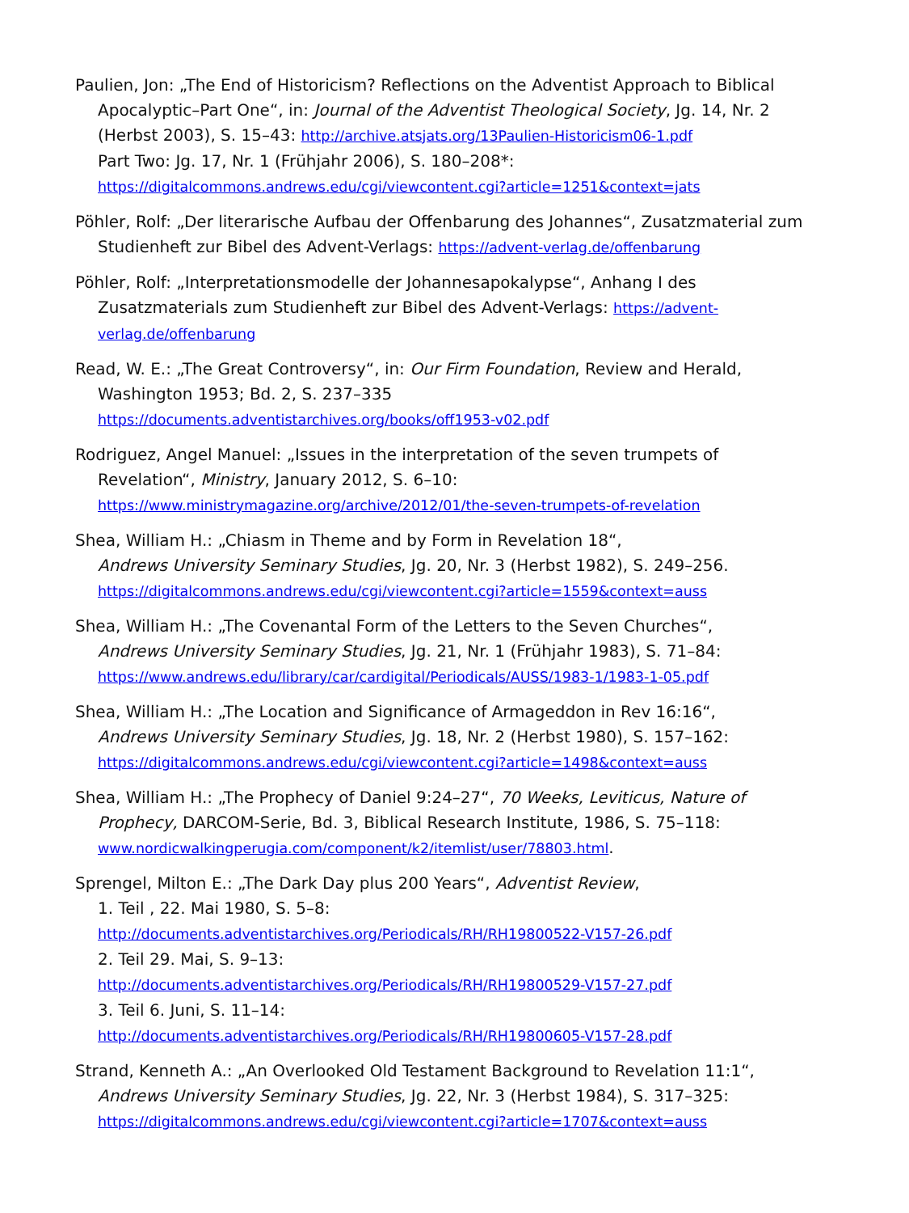Paulien, Jon: „The End of Historicism? Reflections on the Adventist Approach to Biblical Apocalyptic–Part One“, in: Journal of the Adventist Theological Society, Jg. 14, Nr. 2 (Herbst 2003), S. 15–43: http://archive.atsjats.org/13Paulien-Historicism06-1.pdf
Part Two: Jg. 17, Nr. 1 (Frühjahr 2006), S. 180–208*:
https://digitalcommons.andrews.edu/cgi/viewcontent.cgi?article=1251&context=jats
Pöhler, Rolf: „Der literarische Aufbau der Offenbarung des Johannes“, Zusatzmaterial zum Studienheft zur Bibel des Advent-Verlags: https://advent-verlag.de/offenbarung
Pöhler, Rolf: „Interpretationsmodelle der Johannesapokalypse“, Anhang I des Zusatzmaterials zum Studienheft zur Bibel des Advent-Verlags: https://advent-verlag.de/offenbarung
Read, W. E.: „The Great Controversy“, in: Our Firm Foundation, Review and Herald, Washington 1953; Bd. 2, S. 237–335
https://documents.adventistarchives.org/books/off1953-v02.pdf
Rodriguez, Angel Manuel: „Issues in the interpretation of the seven trumpets of Revelation“, Ministry, January 2012, S. 6–10:
https://www.ministrymagazine.org/archive/2012/01/the-seven-trumpets-of-revelation
Shea, William H.: „Chiasm in Theme and by Form in Revelation 18“,
Andrews University Seminary Studies, Jg. 20, Nr. 3 (Herbst 1982), S. 249–256.
https://digitalcommons.andrews.edu/cgi/viewcontent.cgi?article=1559&context=auss
Shea, William H.: „The Covenantal Form of the Letters to the Seven Churches“,
Andrews University Seminary Studies, Jg. 21, Nr. 1 (Frühjahr 1983), S. 71–84:
https://www.andrews.edu/library/car/cardigital/Periodicals/AUSS/1983-1/1983-1-05.pdf
Shea, William H.: „The Location and Significance of Armageddon in Rev 16:16“,
Andrews University Seminary Studies, Jg. 18, Nr. 2 (Herbst 1980), S. 157–162:
https://digitalcommons.andrews.edu/cgi/viewcontent.cgi?article=1498&context=auss
Shea, William H.: „The Prophecy of Daniel 9:24–27“, 70 Weeks, Leviticus, Nature of Prophecy, DARCOM-Serie, Bd. 3, Biblical Research Institute, 1986, S. 75–118:
www.nordicwalkingperugia.com/component/k2/itemlist/user/78803.html.
Sprengel, Milton E.: „The Dark Day plus 200 Years“, Adventist Review,
1. Teil , 22. Mai 1980, S. 5–8:
http://documents.adventistarchives.org/Periodicals/RH/RH19800522-V157-26.pdf
2. Teil 29. Mai, S. 9–13:
http://documents.adventistarchives.org/Periodicals/RH/RH19800529-V157-27.pdf
3. Teil 6. Juni, S. 11–14:
http://documents.adventistarchives.org/Periodicals/RH/RH19800605-V157-28.pdf
Strand, Kenneth A.: „An Overlooked Old Testament Background to Revelation 11:1“,
Andrews University Seminary Studies, Jg. 22, Nr. 3 (Herbst 1984), S. 317–325:
https://digitalcommons.andrews.edu/cgi/viewcontent.cgi?article=1707&context=auss